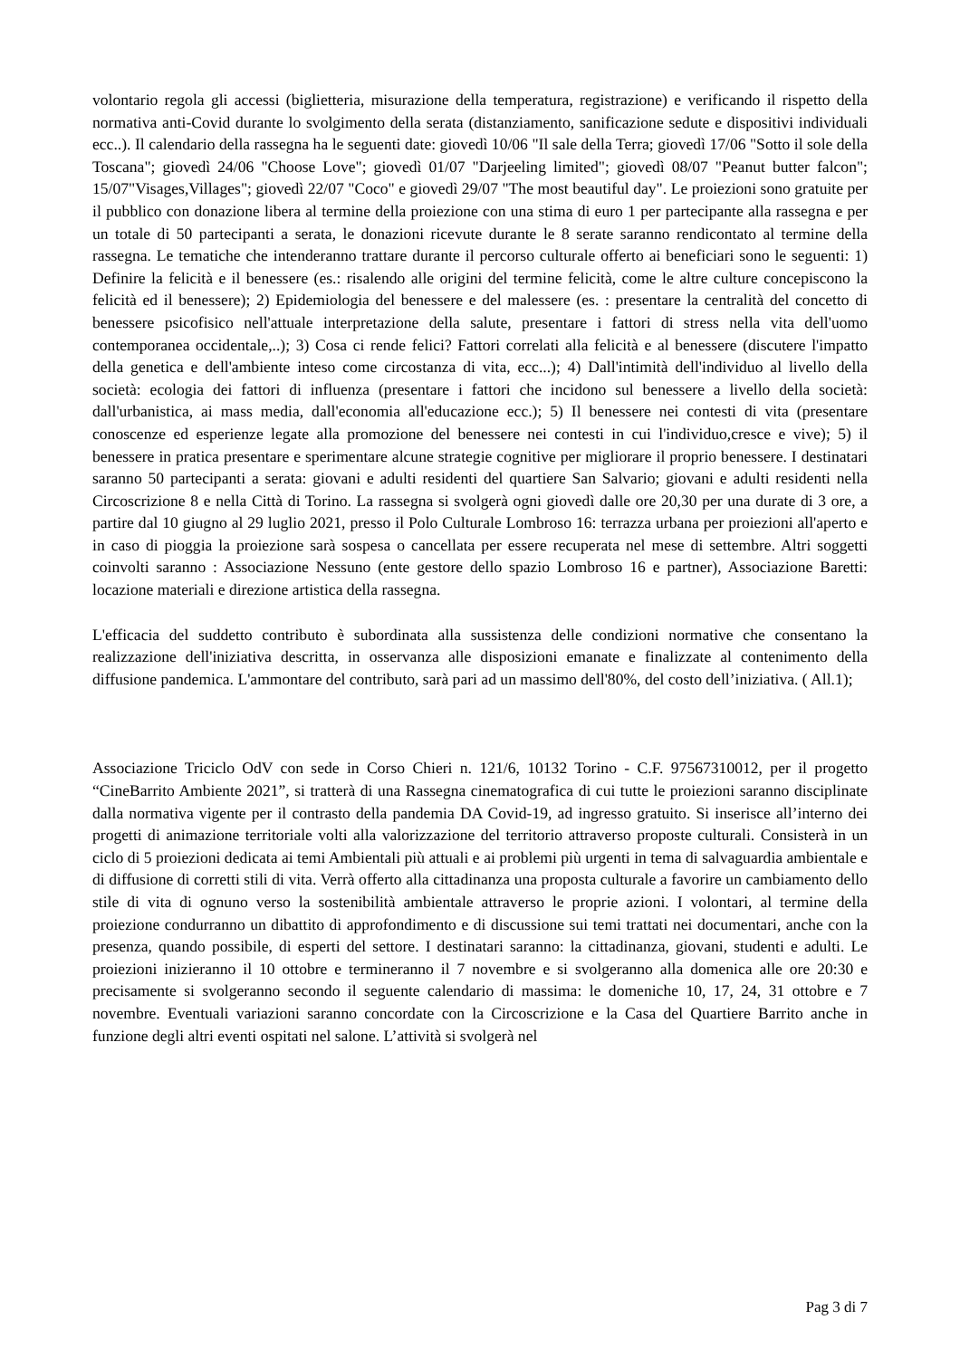volontario regola gli accessi (biglietteria, misurazione della temperatura, registrazione) e verificando il rispetto della normativa anti-Covid durante lo svolgimento della serata (distanziamento, sanificazione sedute e dispositivi individuali ecc..). Il calendario della rassegna ha le seguenti date: giovedì 10/06 "Il sale della Terra; giovedì 17/06 "Sotto il sole della Toscana"; giovedì 24/06 "Choose Love"; giovedì 01/07 "Darjeeling limited"; giovedì 08/07 "Peanut butter falcon"; 15/07"Visages,Villages"; giovedì 22/07 "Coco" e giovedì 29/07 "The most beautiful day". Le proiezioni sono gratuite per il pubblico con donazione libera al termine della proiezione con una stima di euro 1 per partecipante alla rassegna e per un totale di 50 partecipanti a serata, le donazioni ricevute durante le 8 serate saranno rendicontato al termine della rassegna. Le tematiche che intenderanno trattare durante il percorso culturale offerto ai beneficiari sono le seguenti: 1) Definire la felicità e il benessere (es.: risalendo alle origini del termine felicità, come le altre culture concepiscono la felicità ed il benessere); 2) Epidemiologia del benessere e del malessere (es. : presentare la centralità del concetto di benessere psicofisico nell'attuale interpretazione della salute, presentare i fattori di stress nella vita dell'uomo contemporanea occidentale,..); 3) Cosa ci rende felici? Fattori correlati alla felicità e al benessere (discutere l'impatto della genetica e dell'ambiente inteso come circostanza di vita, ecc...); 4) Dall'intimità dell'individuo al livello della società: ecologia dei fattori di influenza (presentare i fattori che incidono sul benessere a livello della società: dall'urbanistica, ai mass media, dall'economia all'educazione ecc.); 5) Il benessere nei contesti di vita (presentare conoscenze ed esperienze legate alla promozione del benessere nei contesti in cui l'individuo,cresce e vive); 5) il benessere in pratica presentare e sperimentare alcune strategie cognitive per migliorare il proprio benessere. I destinatari saranno 50 partecipanti a serata: giovani e adulti residenti del quartiere San Salvario; giovani e adulti residenti nella Circoscrizione 8 e nella Città di Torino. La rassegna si svolgerà ogni giovedì dalle ore 20,30 per una durate di 3 ore, a partire dal 10 giugno al 29 luglio 2021, presso il Polo Culturale Lombroso 16: terrazza urbana per proiezioni all'aperto e in caso di pioggia la proiezione sarà sospesa o cancellata per essere recuperata nel mese di settembre. Altri soggetti coinvolti saranno : Associazione Nessuno (ente gestore dello spazio Lombroso 16 e partner), Associazione Baretti: locazione materiali e direzione artistica della rassegna.
L'efficacia del suddetto contributo è subordinata alla sussistenza delle condizioni normative che consentano la realizzazione dell'iniziativa descritta, in osservanza alle disposizioni emanate e finalizzate al contenimento della diffusione pandemica. L'ammontare del contributo, sarà pari ad un massimo dell'80%, del costo dell’iniziativa. ( All.1);
Associazione Triciclo OdV con sede in Corso Chieri n. 121/6, 10132 Torino - C.F. 97567310012, per il progetto “CineBarrito Ambiente 2021”, si tratterà di una Rassegna cinematografica di cui tutte le proiezioni saranno disciplinate dalla normativa vigente per il contrasto della pandemia DA Covid-19, ad ingresso gratuito. Si inserisce all’interno dei progetti di animazione territoriale volti alla valorizzazione del territorio attraverso proposte culturali. Consisterà in un ciclo di 5 proiezioni dedicata ai temi Ambientali più attuali e ai problemi più urgenti in tema di salvaguardia ambientale e di diffusione di corretti stili di vita. Verrà offerto alla cittadinanza una proposta culturale a favorire un cambiamento dello stile di vita di ognuno verso la sostenibilità ambientale attraverso le proprie azioni. I volontari, al termine della proiezione condurranno un dibattito di approfondimento e di discussione sui temi trattati nei documentari, anche con la presenza, quando possibile, di esperti del settore. I destinatari saranno: la cittadinanza, giovani, studenti e adulti. Le proiezioni inizieranno il 10 ottobre e termineranno il 7 novembre e si svolgeranno alla domenica alle ore 20:30 e precisamente si svolgeranno secondo il seguente calendario di massima: le domeniche 10, 17, 24, 31 ottobre e 7 novembre. Eventuali variazioni saranno concordate con la Circoscrizione e la Casa del Quartiere Barrito anche in funzione degli altri eventi ospitati nel salone. L’attività si svolgerà nel
Pag 3 di 7